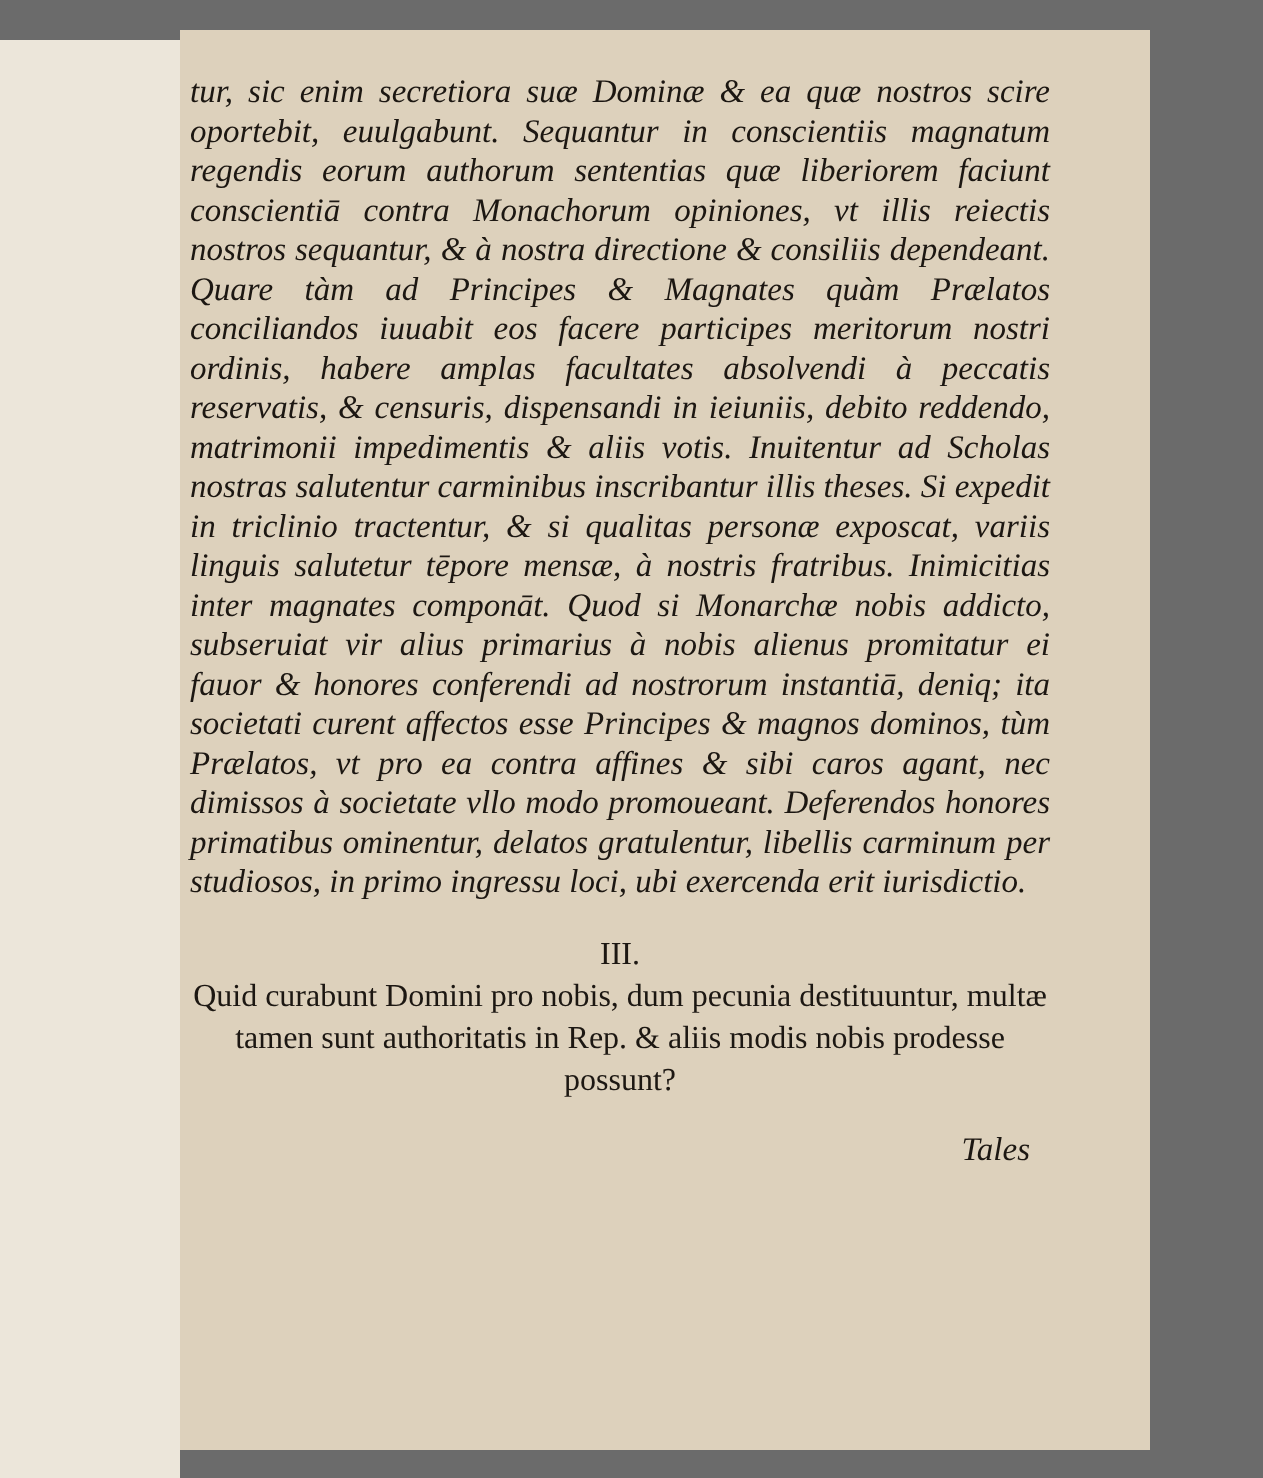tur, sic enim secretiora suæ Dominæ & ea quæ nostros scire oportebit, euulgabunt. Sequantur in conscientiis magnatum regendis eorum authorum sententias quæ liberiorem faciunt conscientiā contra Monachorum opiniones, vt illis reiectis nostros sequantur, & à nostra directione & consiliis dependeant. Quare tàm ad Principes & Magnates quàm Prælatos conciliandos iuuabit eos facere participes meritorum nostri ordinis, habere amplas facultates absolvendi à peccatis reservatis, & censuris, dispensandi in ieiuniis, debito reddendo, matrimonii impedimentis & aliis votis. Inuitentur ad Scholas nostras salutentur carminibus inscribantur illis theses. Si expedit in triclinio tractentur, & si qualitas personæ exposcat, variis linguis salutetur tēpore mensæ, à nostris fratribus. Inimicitias inter magnates componāt. Quod si Monarchæ nobis addicto, subseruiat vir alius primarius à nobis alienus promitatur ei fauor & honores conferendi ad nostrorum instantiā, deniq; ita societati curent affectos esse Principes & magnos dominos, tùm Prælatos, vt pro ea contra affines & sibi caros agant, nec dimissos à societate vllo modo promoueant. Deferendos honores primatibus ominentur, delatos gratulentur, libellis carminum per studiosos, in primo ingressu loci, ubi exercenda erit iurisdictio.
III.
Quid curabunt Domini pro nobis, dum pecunia destituuntur, multæ tamen sunt authoritatis in Rep. & aliis modis nobis prodesse possunt?
Tales